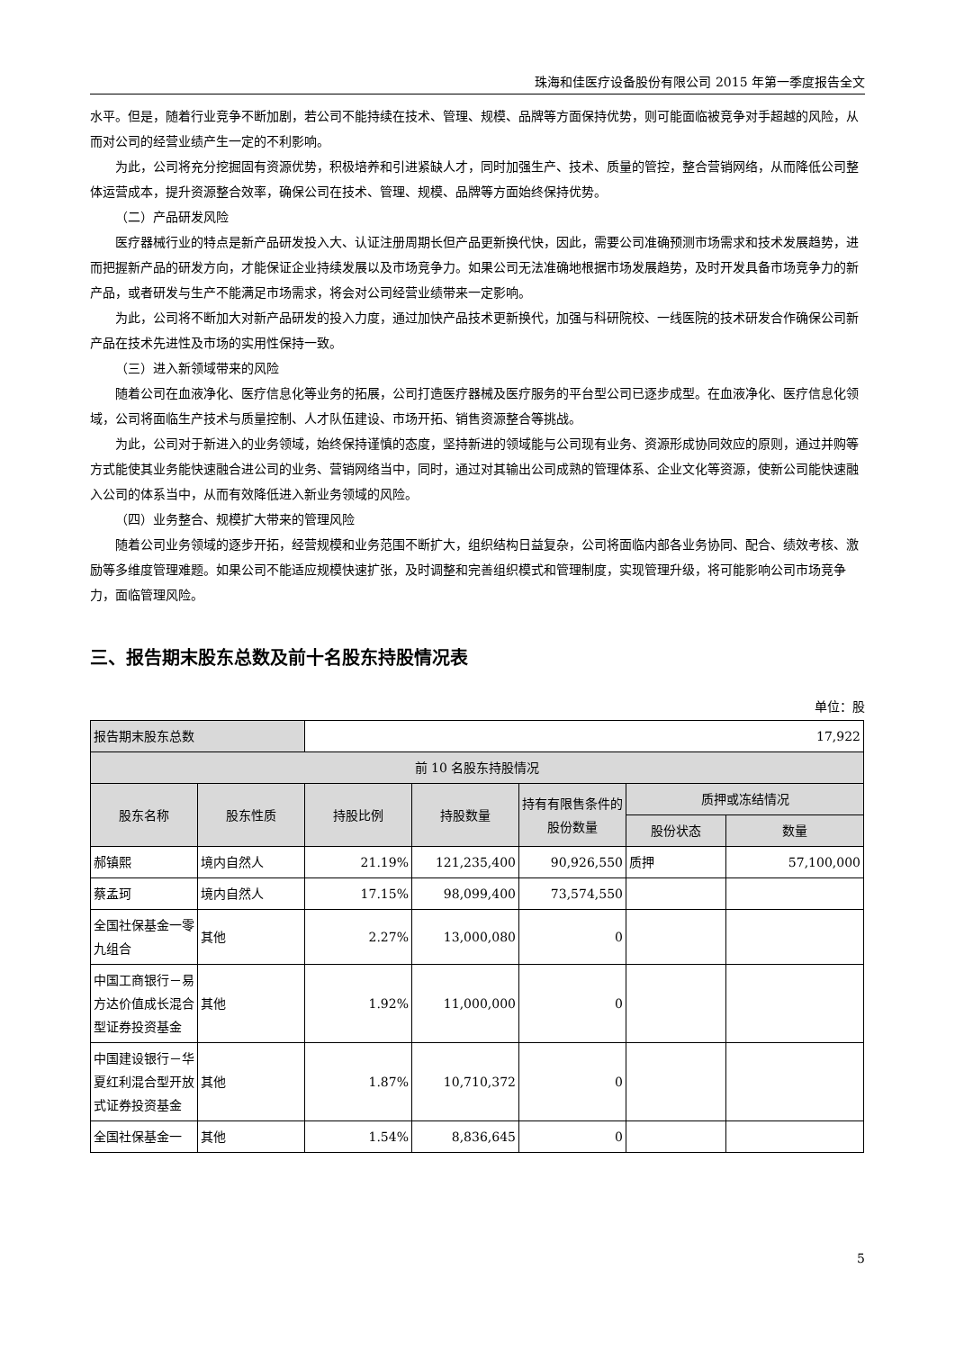珠海和佳医疗设备股份有限公司 2015 年第一季度报告全文
水平。但是，随着行业竞争不断加剧，若公司不能持续在技术、管理、规模、品牌等方面保持优势，则可能面临被竞争对手超越的风险，从而对公司的经营业绩产生一定的不利影响。
为此，公司将充分挖掘固有资源优势，积极培养和引进紧缺人才，同时加强生产、技术、质量的管控，整合营销网络，从而降低公司整体运营成本，提升资源整合效率，确保公司在技术、管理、规模、品牌等方面始终保持优势。
（二）产品研发风险
医疗器械行业的特点是新产品研发投入大、认证注册周期长但产品更新换代快，因此，需要公司准确预测市场需求和技术发展趋势，进而把握新产品的研发方向，才能保证企业持续发展以及市场竞争力。如果公司无法准确地根据市场发展趋势，及时开发具备市场竞争力的新产品，或者研发与生产不能满足市场需求，将会对公司经营业绩带来一定影响。
为此，公司将不断加大对新产品研发的投入力度，通过加快产品技术更新换代，加强与科研院校、一线医院的技术研发合作确保公司新产品在技术先进性及市场的实用性保持一致。
（三）进入新领域带来的风险
随着公司在血液净化、医疗信息化等业务的拓展，公司打造医疗器械及医疗服务的平台型公司已逐步成型。在血液净化、医疗信息化领域，公司将面临生产技术与质量控制、人才队伍建设、市场开拓、销售资源整合等挑战。
为此，公司对于新进入的业务领域，始终保持谨慎的态度，坚持新进的领域能与公司现有业务、资源形成协同效应的原则，通过并购等方式能使其业务能快速融合进公司的业务、营销网络当中，同时，通过对其输出公司成熟的管理体系、企业文化等资源，使新公司能快速融入公司的体系当中，从而有效降低进入新业务领域的风险。
（四）业务整合、规模扩大带来的管理风险
随着公司业务领域的逐步开拓，经营规模和业务范围不断扩大，组织结构日益复杂，公司将面临内部各业务协同、配合、绩效考核、激励等多维度管理难题。如果公司不能适应规模快速扩张，及时调整和完善组织模式和管理制度，实现管理升级，将可能影响公司市场竞争力，面临管理风险。
三、报告期末股东总数及前十名股东持股情况表
单位：股
| 报告期末股东总数 | | 17,922 | | | | |
| 前 10 名股东持股情况 | | | | | | |
| 股东名称 | 股东性质 | 持股比例 | 持股数量 | 持有有限售条件的股份数量 | 质押或冻结情况 | |
| | | | | | 股份状态 | 数量 |
| 郝镇熙 | 境内自然人 | 21.19% | 121,235,400 | 90,926,550 | 质押 | 57,100,000 |
| 蔡孟珂 | 境内自然人 | 17.15% | 98,099,400 | 73,574,550 | | |
| 全国社保基金一零九组合 | 其他 | 2.27% | 13,000,080 | 0 | | |
| 中国工商银行－易方达价值成长混合型证券投资基金 | 其他 | 1.92% | 11,000,000 | 0 | | |
| 中国建设银行－华夏红利混合型开放式证券投资基金 | 其他 | 1.87% | 10,710,372 | 0 | | |
| 全国社保基金一 | 其他 | 1.54% | 8,836,645 | 0 | | |
5